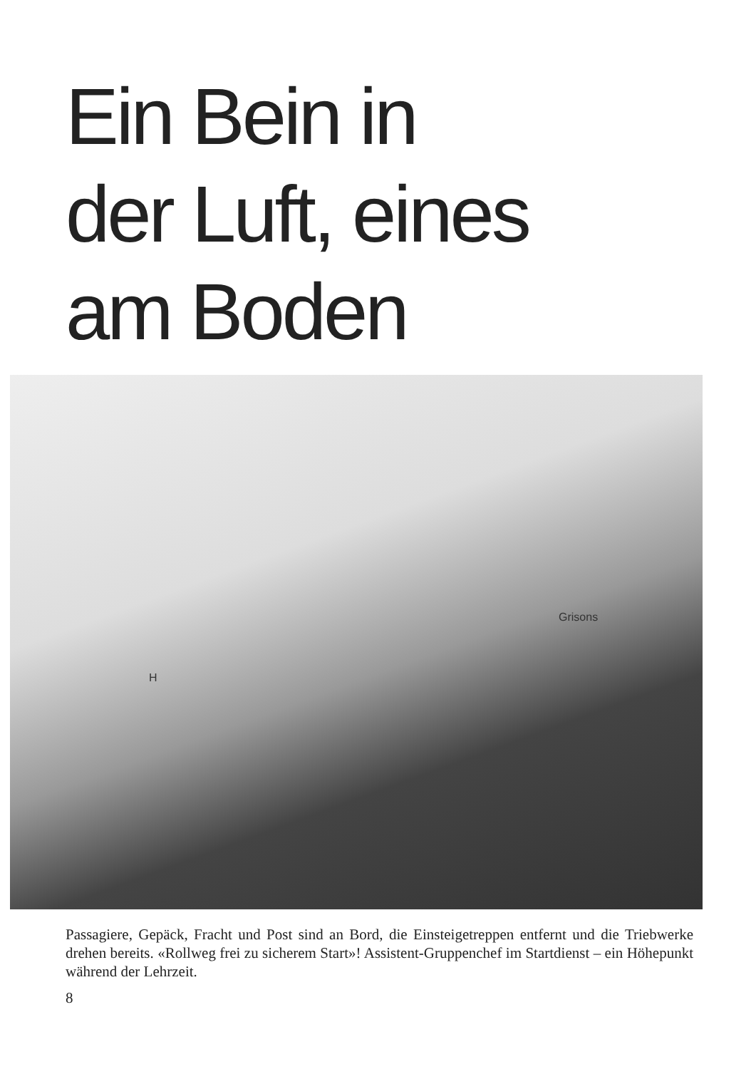Ein Bein in
der Luft, eines
am Boden
Grisons
H
Passagiere, Gepäck, Fracht und Post sind an Bord, die Einsteigetreppen entfernt und die Triebwerke drehen bereits. «Rollweg frei zu sicherem Start»! Assistent-Gruppenchef im Startdienst – ein Höhepunkt während der Lehrzeit.
8